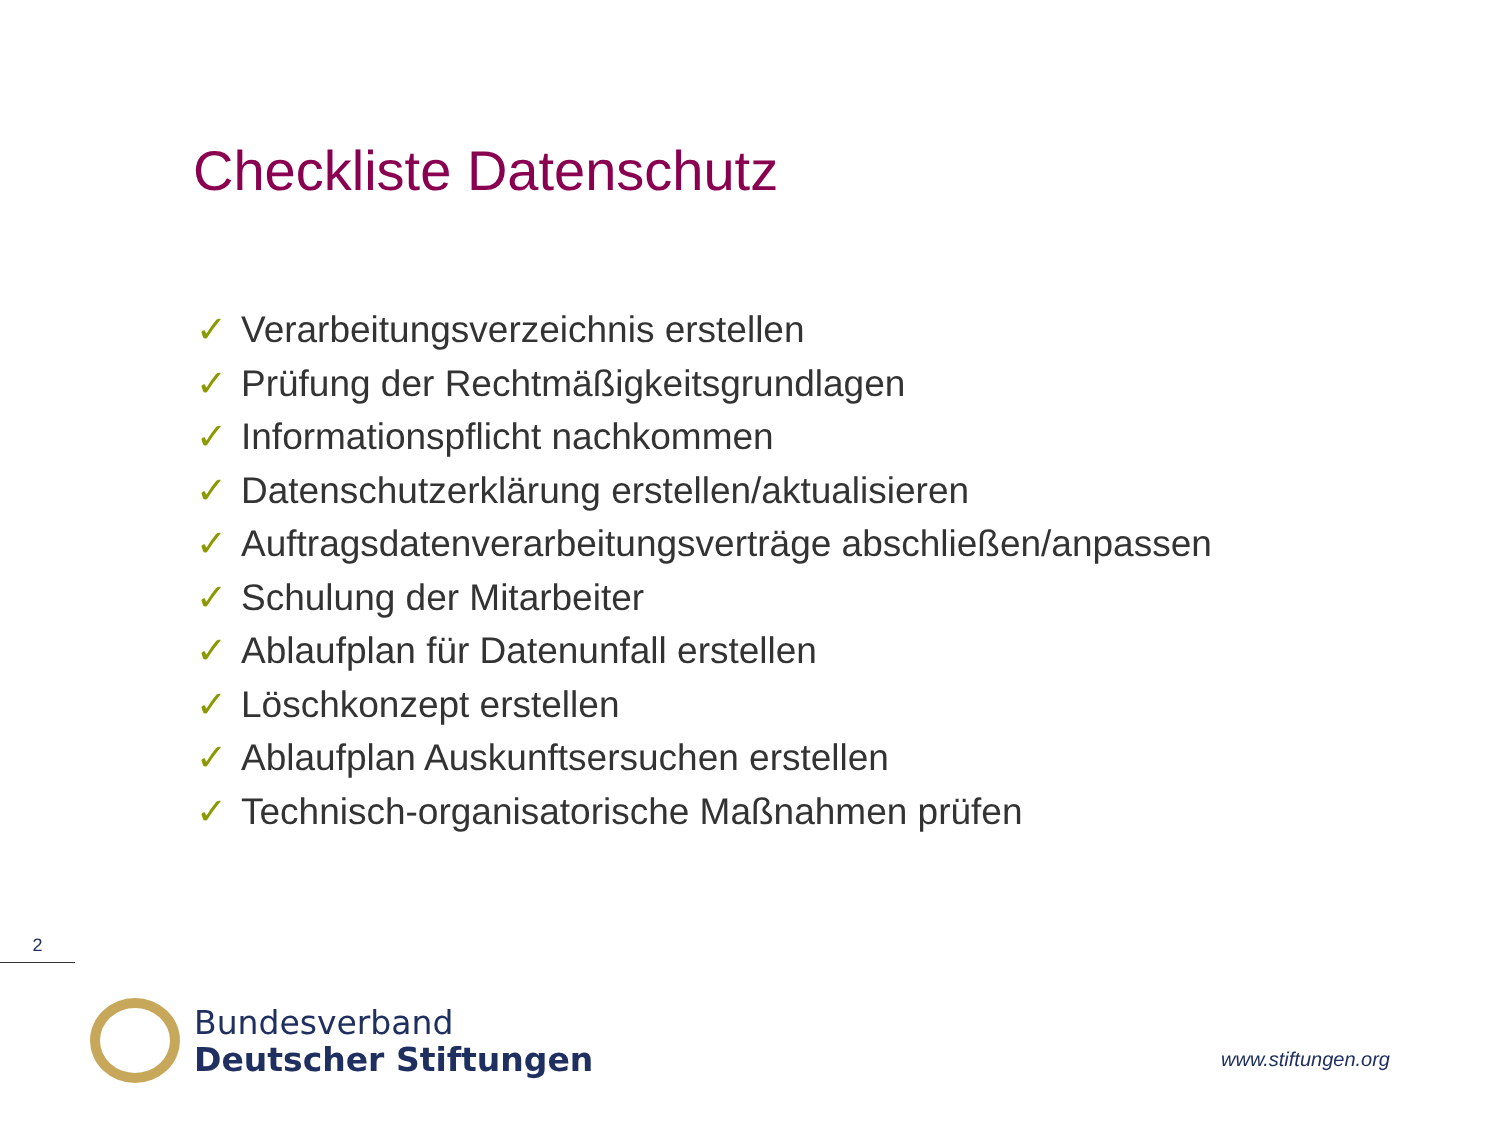Checkliste Datenschutz
✓ Verarbeitungsverzeichnis erstellen
✓ Prüfung der Rechtmäßigkeitsgrundlagen
✓ Informationspflicht nachkommen
✓ Datenschutzerklärung erstellen/aktualisieren
✓ Auftragsdatenverarbeitungsverträge abschließen/anpassen
✓ Schulung der Mitarbeiter
✓ Ablaufplan für Datenunfall erstellen
✓ Löschkonzept erstellen
✓ Ablaufplan Auskunftsersuchen erstellen
✓ Technisch-organisatorische Maßnahmen prüfen
2
Bundesverband
Deutscher Stiftungen
www.stiftungen.org